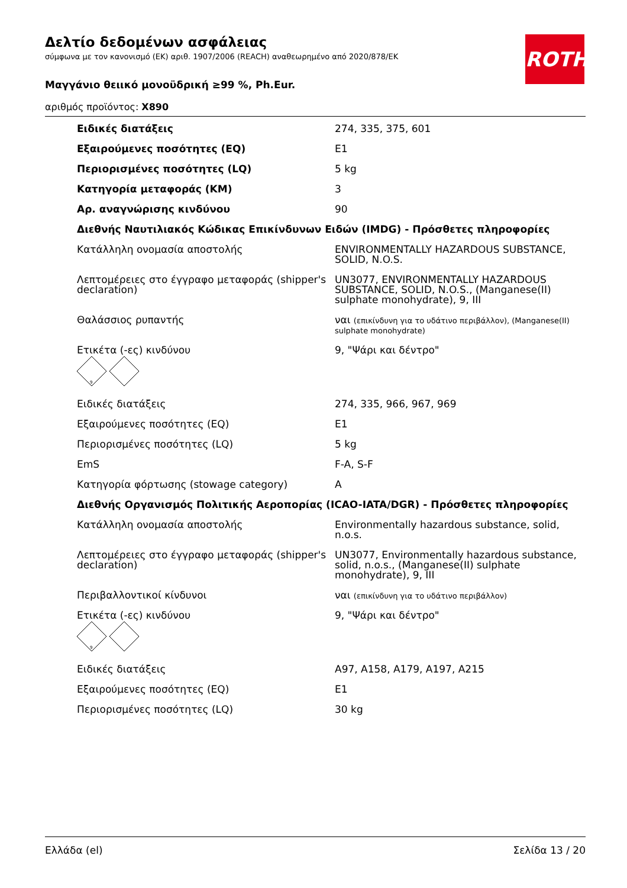Δελτίο δεδομένων ασφάλειας
σύμφωνα με τον κανονισμό (ΕΚ) αριθ. 1907/2006 (REACH) αναθεωρημένο από 2020/878/ΕΚ
Μαγγάνιο θειικό μονοϋδρική ≥99 %, Ph.Eur.
αριθμός προϊόντος: X890
ROTH
| Ειδικές διατάξεις | 274, 335, 375, 601 |
| Εξαιρούμενες ποσότητες (EQ) | E1 |
| Περιορισμένες ποσότητες (LQ) | 5 kg |
| Κατηγορία μεταφοράς (KM) | 3 |
| Αρ. αναγνώρισης κινδύνου | 90 |
| Διεθνής Ναυτιλιακός Κώδικας Επικίνδυνων Ειδών (IMDG) - Πρόσθετες πληροφορίες | |
| Κατάλληλη ονομασία αποστολής | ENVIRONMENTALLY HAZARDOUS SUBSTANCE, SOLID, N.O.S. |
| Λεπτομέρειες στο έγγραφο μεταφοράς (shipper's declaration) | UN3077, ENVIRONMENTALLY HAZARDOUS SUBSTANCE, SOLID, N.O.S., (Manganese(II) sulphate monohydrate), 9, III |
| Θαλάσσιος ρυπαντής | ναι (επικίνδυνη για το υδάτινο περιβάλλον), (Manganese(II) sulphate monohydrate) |
| Ετικέτα (-ες) κινδύνου 9 | 9, "Ψάρι και δέντρο" |
| Ειδικές διατάξεις | 274, 335, 966, 967, 969 |
| Εξαιρούμενες ποσότητες (EQ) | E1 |
| Περιορισμένες ποσότητες (LQ) | 5 kg |
| EmS | F-A, S-F |
| Κατηγορία φόρτωσης (stowage category) | A |
| Διεθνής Οργανισμός Πολιτικής Αεροπορίας (ICAO-IATA/DGR) - Πρόσθετες πληροφορίες | |
| Κατάλληλη ονομασία αποστολής | Environmentally hazardous substance, solid, n.o.s. |
| Λεπτομέρειες στο έγγραφο μεταφοράς (shipper's declaration) | UN3077, Environmentally hazardous substance, solid, n.o.s., (Manganese(II) sulphate monohydrate), 9, III |
| Περιβαλλοντικοί κίνδυνοι | ναι (επικίνδυνη για το υδάτινο περιβάλλον) |
| Ετικέτα (-ες) κινδύνου 9 | 9, "Ψάρι και δέντρο" |
| Ειδικές διατάξεις | A97, A158, A179, A197, A215 |
| Εξαιρούμενες ποσότητες (EQ) | E1 |
| Περιορισμένες ποσότητες (LQ) | 30 kg |
Ελλάδα (el) Σελίδα 13 / 20